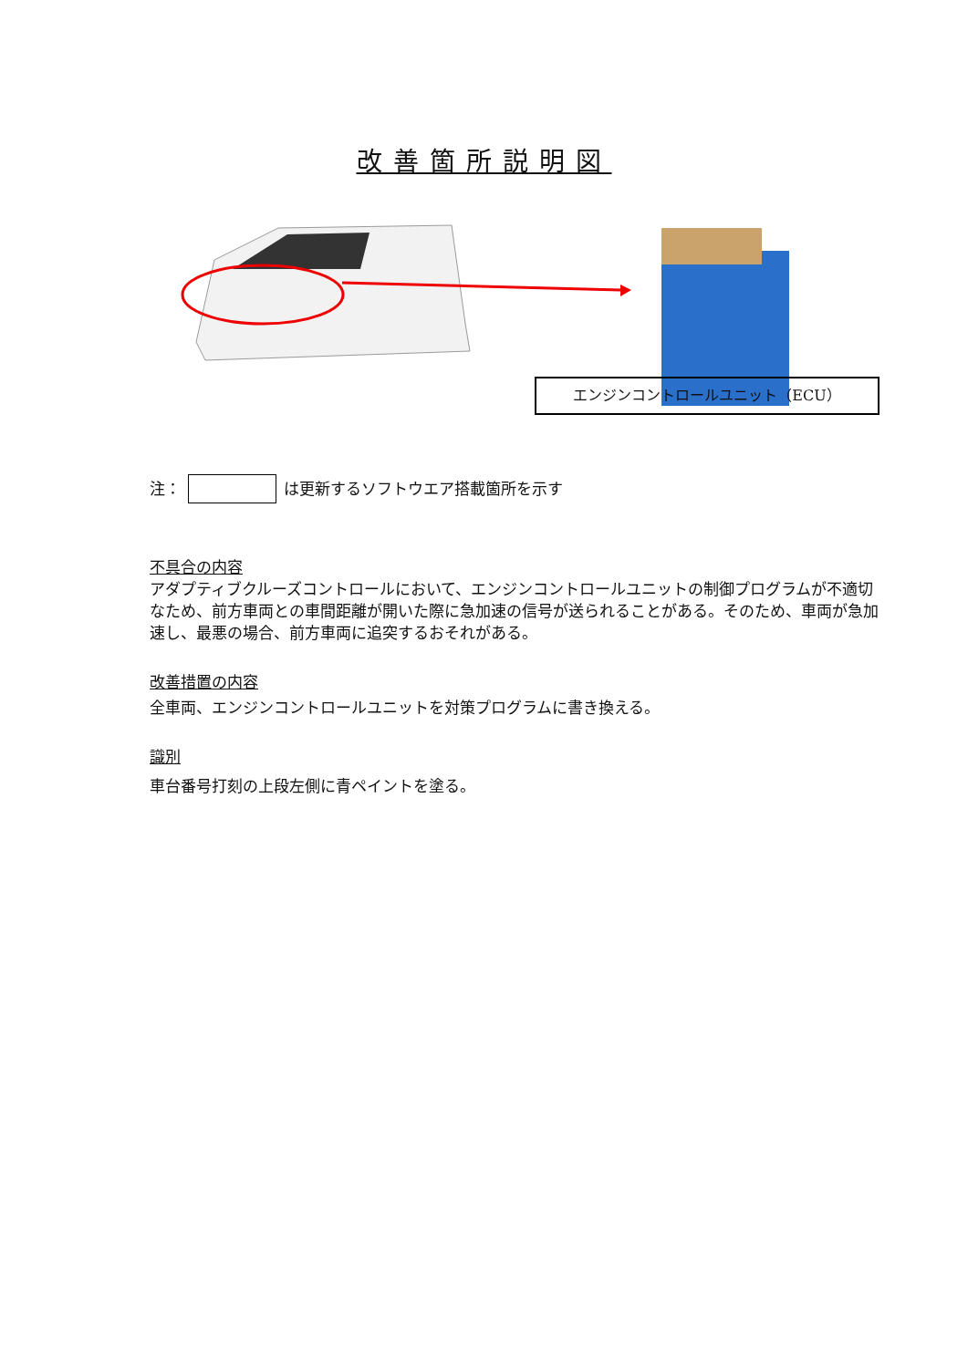改善箇所説明図
エンジンコントロールユニット（ECU）
注： は更新するソフトウエア搭載箇所を示す
不具合の内容
アダプティブクルーズコントロールにおいて、エンジンコントロールユニットの制御プログラムが不適切なため、前方車両との車間距離が開いた際に急加速の信号が送られることがある。そのため、車両が急加速し、最悪の場合、前方車両に追突するおそれがある。
改善措置の内容
全車両、エンジンコントロールユニットを対策プログラムに書き換える。
識別
車台番号打刻の上段左側に青ペイントを塗る。